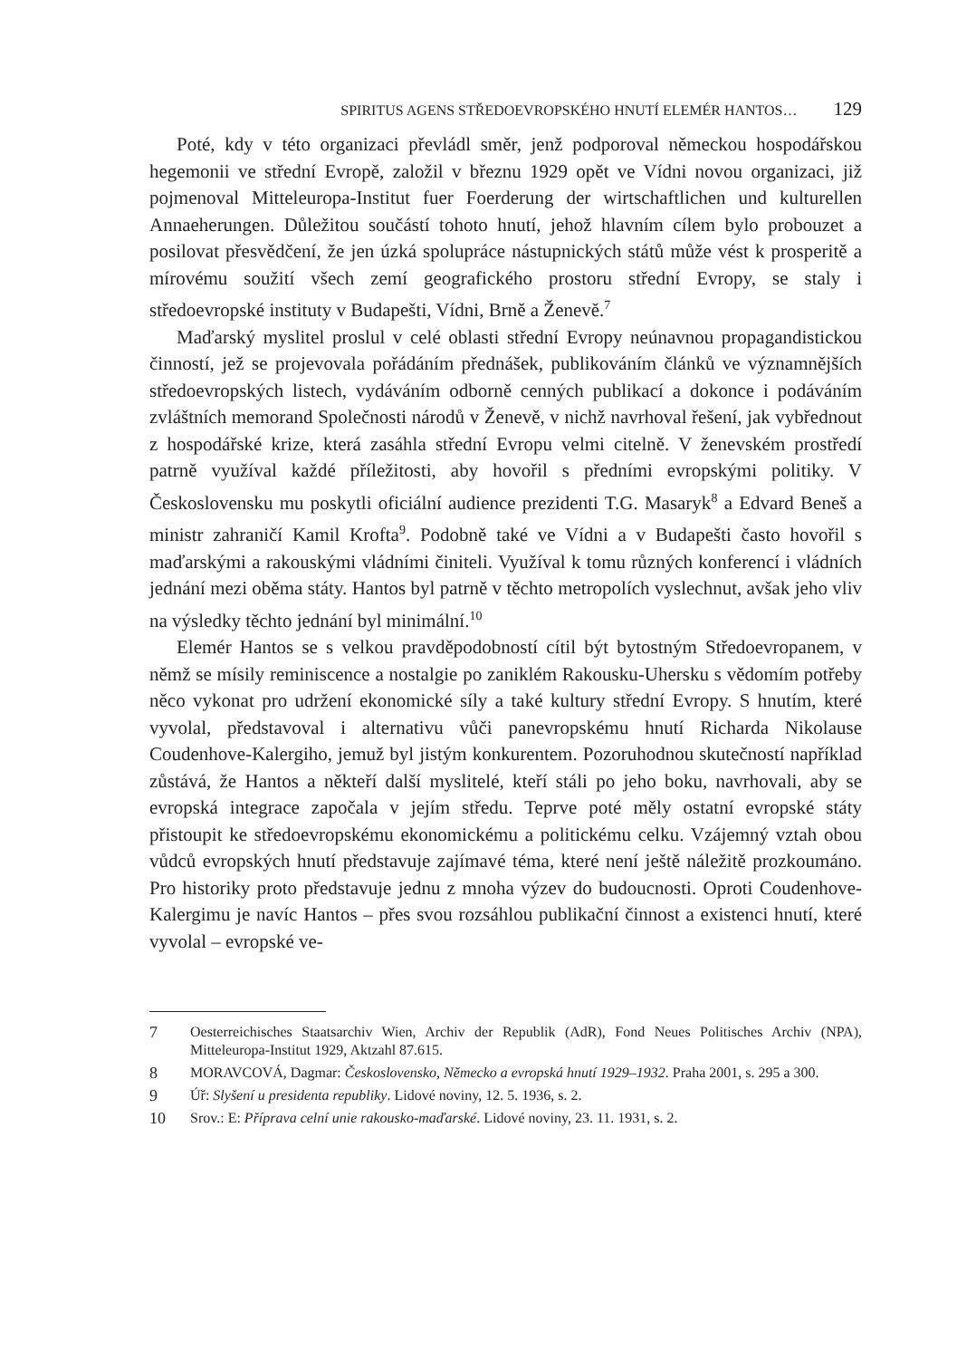SPIRITUS AGENS STŘEDOEVROPSKÉHO HNUTÍ ELEMÉR HANTOS… 129
Poté, kdy v této organizaci převládl směr, jenž podporoval německou hospodářskou hegemonii ve střední Evropě, založil v březnu 1929 opět ve Vídni novou organizaci, již pojmenoval Mitteleuropa-Institut fuer Foerderung der wirtschaftlichen und kulturellen Annaeherungen. Důležitou součástí tohoto hnutí, jehož hlavním cílem bylo probouzet a posilovat přesvědčení, že jen úzká spolupráce nástupnických států může vést k prosperitě a mírovému soužití všech zemí geografického prostoru střední Evropy, se staly i středoevropské instituty v Budapešti, Vídni, Brně a Ženevě.<sup>7</sup>
Maďarský myslitel proslul v celé oblasti střední Evropy neúnavnou propagandistickou činností, jež se projevovala pořádáním přednášek, publikováním článků ve významnějších středoevropských listech, vydáváním odborně cenných publikací a dokonce i podáváním zvláštních memorand Společnosti národů v Ženevě, v nichž navrhoval řešení, jak vybřednout z hospodářské krize, která zasáhla střední Evropu velmi citelně. V ženevském prostředí patrně využíval každé příležitosti, aby hovořil s předními evropskými politiky. V Československu mu poskytli oficiální audience prezidenti T.G. Masaryk<sup>8</sup> a Edvard Beneš a ministr zahraničí Kamil Krofta<sup>9</sup>. Podobně také ve Vídni a v Budapešti často hovořil s maďarskými a rakouskými vládními činiteli. Využíval k tomu různých konferencí i vládních jednání mezi oběma státy. Hantos byl patrně v těchto metropolích vyslechnut, avšak jeho vliv na výsledky těchto jednání byl minimální.<sup>10</sup>
Elemér Hantos se s velkou pravděpodobností cítil být bytostným Středoevropanem, v němž se mísily reminiscence a nostalgie po zaniklém Rakousku-Uhersku s vědomím potřeby něco vykonat pro udržení ekonomické síly a také kultury střední Evropy. S hnutím, které vyvolal, představoval i alternativu vůči panevropskému hnutí Richarda Nikolause Coudenhove-Kalergiho, jemuž byl jistým konkurentem. Pozoruhodnou skutečností například zůstává, že Hantos a někteří další myslitelé, kteří stáli po jeho boku, navrhovali, aby se evropská integrace započala v jejím středu. Teprve poté měly ostatní evropské státy přistoupit ke středoevropskému ekonomickému a politickému celku. Vzájemný vztah obou vůdců evropských hnutí představuje zajímavé téma, které není ještě náležitě prozkoumáno. Pro historiky proto představuje jednu z mnoha výzev do budoucnosti. Oproti Coudenhove-Kalergimu je navíc Hantos – přes svou rozsáhlou publikační činnost a existenci hnutí, které vyvolal – evropské ve-
7 Oesterreichisches Staatsarchiv Wien, Archiv der Republik (AdR), Fond Neues Politisches Archiv (NPA), Mitteleuropa-Institut 1929, Aktzahl 87.615.
8 MORAVCOVÁ, Dagmar: Československo, Německo a evropská hnutí 1929–1932. Praha 2001, s. 295 a 300.
9 Úř: Slyšení u presidenta republiky. Lidové noviny, 12. 5. 1936, s. 2.
10 Srov.: E: Příprava celní unie rakousko-maďarské. Lidové noviny, 23. 11. 1931, s. 2.